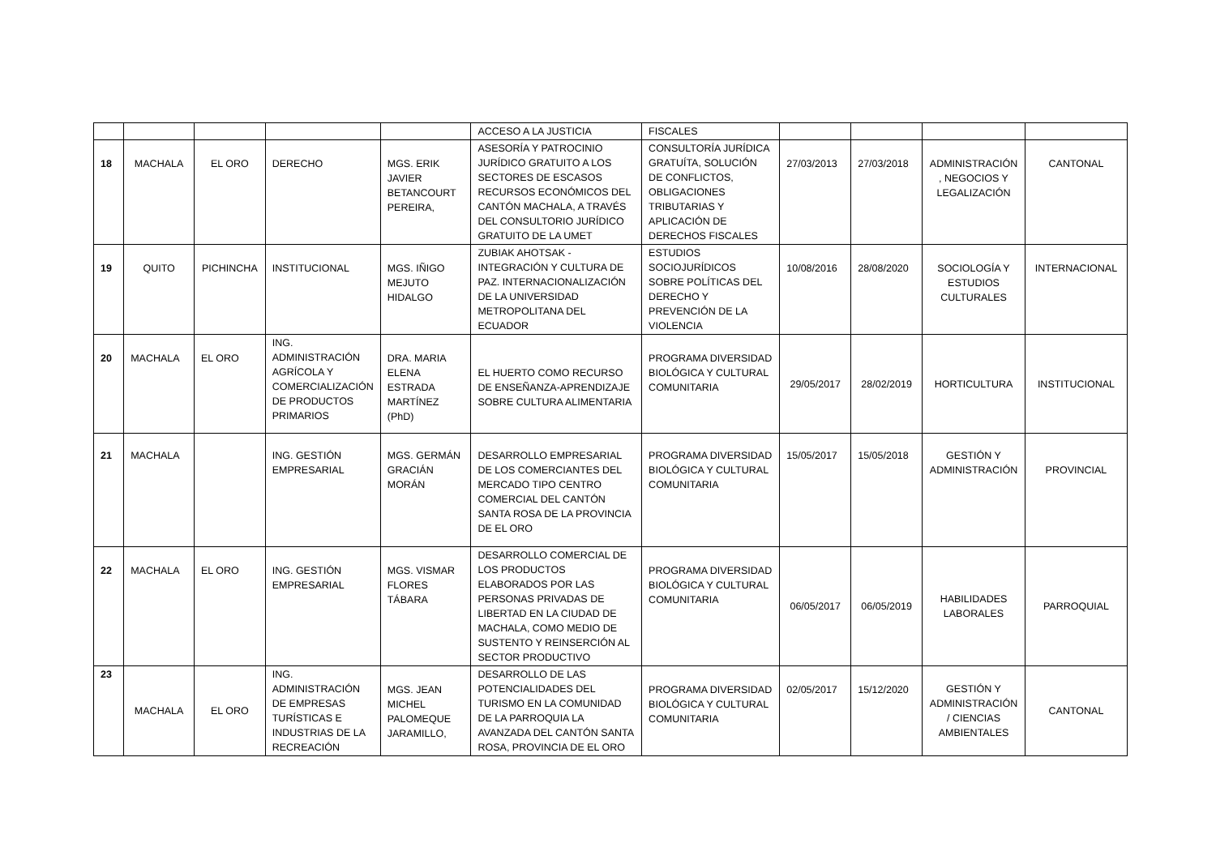| | | | | | ACCESO A LA JUSTICIA | FISCALES | | | | |
| 18 | MACHALA | EL ORO | DERECHO | MGS. ERIK JAVIER BETANCOURT PEREIRA, | ASESORÍA Y PATROCINIO JURÍDICO GRATUITO A LOS SECTORES DE ESCASOS RECURSOS ECONÓMICOS DEL CANTÓN MACHALA, A TRAVÉS DEL CONSULTORIO JURÍDICO GRATUITO DE LA UMET | CONSULTORÍA JURÍDICA GRATUÍTA, SOLUCIÓN DE CONFLICTOS, OBLIGACIONES TRIBUTARIAS Y APLICACIÓN DE DERECHOS FISCALES | 27/03/2013 | 27/03/2018 | ADMINISTRACIÓN , NEGOCIOS Y LEGALIZACIÓN | CANTONAL |
| 19 | QUITO | PICHINCHA | INSTITUCIONAL | MGS. IÑIGO MEJUTO HIDALGO | ZUBIAK AHOTSAK - INTEGRACIÓN Y CULTURA DE PAZ. INTERNACIONALIZACIÓN DE LA UNIVERSIDAD METROPOLITANA DEL ECUADOR | ESTUDIOS SOCIOJURÍDICOS SOBRE POLÍTICAS DEL DERECHO Y PREVENCIÓN DE LA VIOLENCIA | 10/08/2016 | 28/08/2020 | SOCIOLOGÍA Y ESTUDIOS CULTURALES | INTERNACIONAL |
| 20 | MACHALA | EL ORO | ING. ADMINISTRACIÓN AGRÍCOLA Y COMERCIALIZACIÓN DE PRODUCTOS PRIMARIOS | DRA. MARIA ELENA ESTRADA MARTÍNEZ (PhD) | EL HUERTO COMO RECURSO DE ENSEÑANZA-APRENDIZAJE SOBRE CULTURA ALIMENTARIA | PROGRAMA DIVERSIDAD BIOLÓGICA Y CULTURAL COMUNITARIA | 29/05/2017 | 28/02/2019 | HORTICULTURA | INSTITUCIONAL |
| 21 | MACHALA | | ING. GESTIÓN EMPRESARIAL | MGS. GERMÁN GRACIÁN MORÁN | DESARROLLO EMPRESARIAL DE LOS COMERCIANTES DEL MERCADO TIPO CENTRO COMERCIAL DEL CANTÓN SANTA ROSA DE LA PROVINCIA DE EL ORO | PROGRAMA DIVERSIDAD BIOLÓGICA Y CULTURAL COMUNITARIA | 15/05/2017 | 15/05/2018 | GESTIÓN Y ADMINISTRACIÓN | PROVINCIAL |
| 22 | MACHALA | EL ORO | ING. GESTIÓN EMPRESARIAL | MGS. VISMAR FLORES TÁBARA | DESARROLLO COMERCIAL DE LOS PRODUCTOS ELABORADOS POR LAS PERSONAS PRIVADAS DE LIBERTAD EN LA CIUDAD DE MACHALA, COMO MEDIO DE SUSTENTO Y REINSERCIÓN AL SECTOR PRODUCTIVO | PROGRAMA DIVERSIDAD BIOLÓGICA Y CULTURAL COMUNITARIA | 06/05/2017 | 06/05/2019 | HABILIDADES LABORALES | PARROQUIAL |
| 23 | MACHALA | EL ORO | ING. ADMINISTRACIÓN DE EMPRESAS TURÍSTICAS E INDUSTRIAS DE LA RECREACIÓN | MGS. JEAN MICHEL PALOMEQUE JARAMILLO, | DESARROLLO DE LAS POTENCIALIDADES DEL TURISMO EN LA COMUNIDAD DE LA PARROQUIA LA AVANZADA DEL CANTÓN SANTA ROSA, PROVINCIA DE EL ORO | PROGRAMA DIVERSIDAD BIOLÓGICA Y CULTURAL COMUNITARIA | 02/05/2017 | 15/12/2020 | GESTIÓN Y ADMINISTRACIÓN / CIENCIAS AMBIENTALES | CANTONAL |